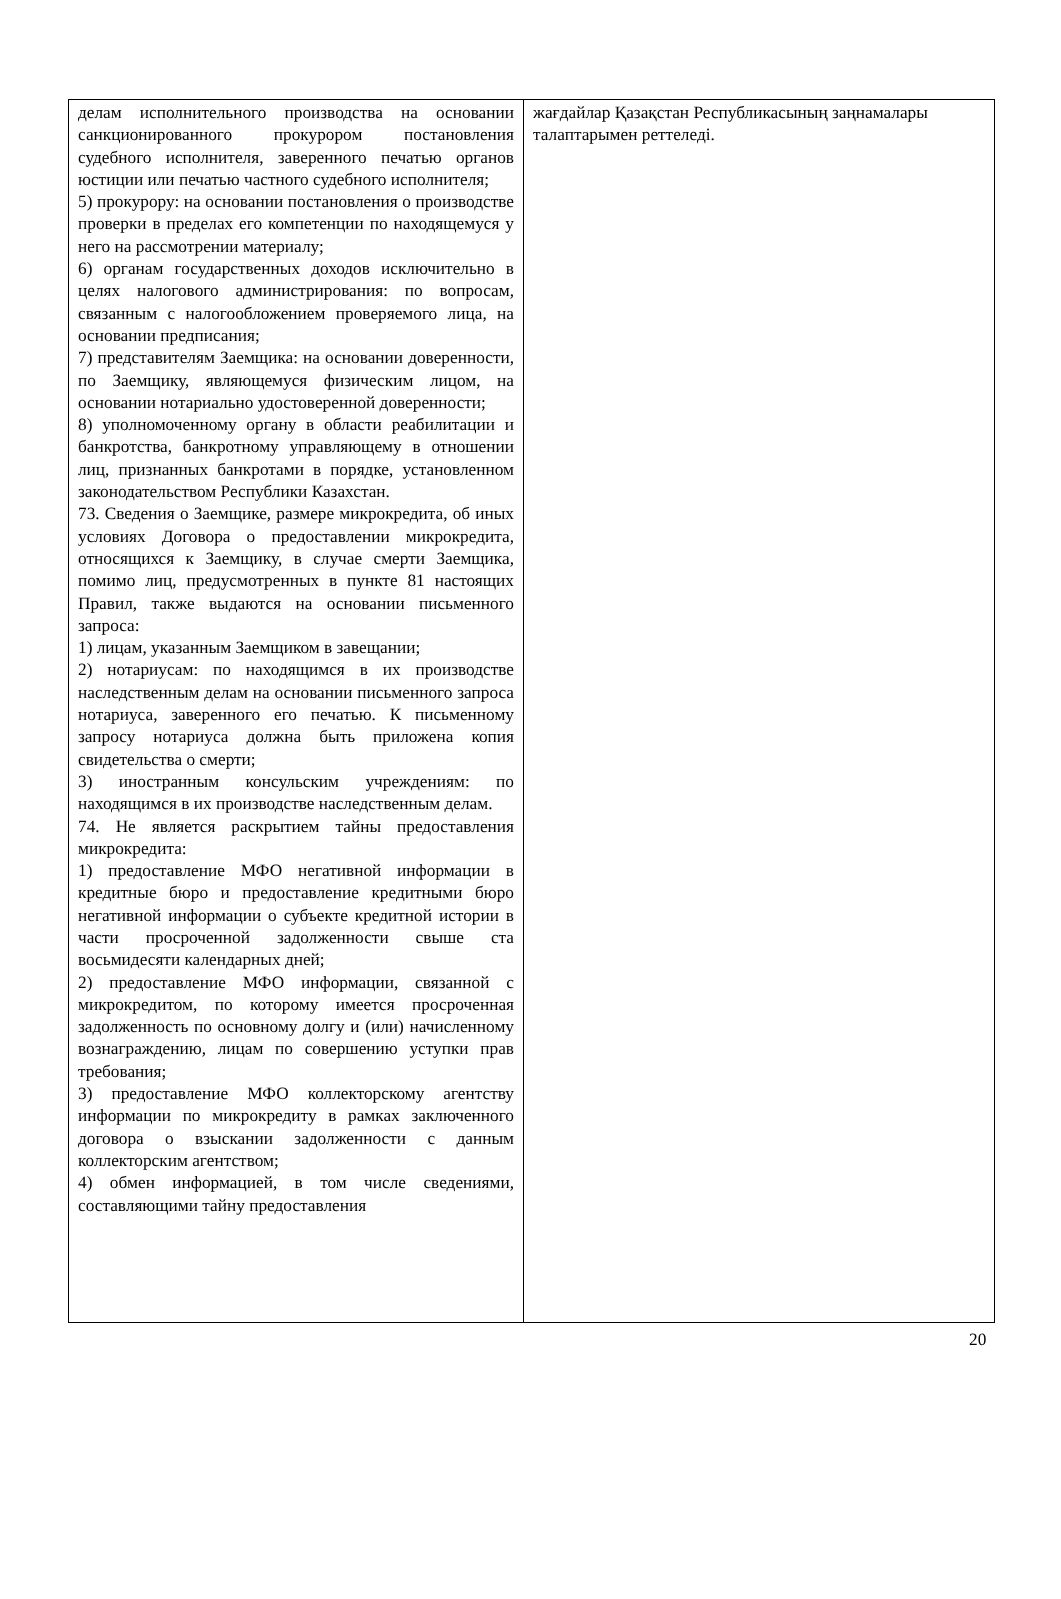| делам исполнительного производства на основании санкционированного прокурором постановления судебного исполнителя, заверенного печатью органов юстиции или печатью частного судебного исполнителя; 5) прокурору: на основании постановления о производстве проверки в пределах его компетенции по находящемуся у него на рассмотрении материалу; 6) органам государственных доходов исключительно в целях налогового администрирования: по вопросам, связанным с налогообложением проверяемого лица, на основании предписания; 7) представителям Заемщика: на основании доверенности, по Заемщику, являющемуся физическим лицом, на основании нотариально удостоверенной доверенности; 8) уполномоченному органу в области реабилитации и банкротства, банкротному управляющему в отношении лиц, признанных банкротами в порядке, установленном законодательством Республики Казахстан. 73. Сведения о Заемщике, размере микрокредита, об иных условиях Договора о предоставлении микрокредита, относящихся к Заемщику, в случае смерти Заемщика, помимо лиц, предусмотренных в пункте 81 настоящих Правил, также выдаются на основании письменного запроса: 1) лицам, указанным Заемщиком в завещании; 2) нотариусам: по находящимся в их производстве наследственным делам на основании письменного запроса нотариуса, заверенного его печатью. К письменному запросу нотариуса должна быть приложена копия свидетельства о смерти; 3) иностранным консульским учреждениям: по находящимся в их производстве наследственным делам. 74. Не является раскрытием тайны предоставления микрокредита: 1) предоставление МФО негативной информации в кредитные бюро и предоставление кредитными бюро негативной информации о субъекте кредитной истории в части просроченной задолженности свыше ста восьмидесяти календарных дней; 2) предоставление МФО информации, связанной с микрокредитом, по которому имеется просроченная задолженность по основному долгу и (или) начисленному вознаграждению, лицам по совершению уступки прав требования; 3) предоставление МФО коллекторскому агентству информации по микрокредиту в рамках заключенного договора о взыскании задолженности с данным коллекторским агентством; 4) обмен информацией, в том числе сведениями, составляющими тайну предоставления | жағдайлар Қазақстан Республикасының заңнамалары талаптарымен реттеледі. |
20